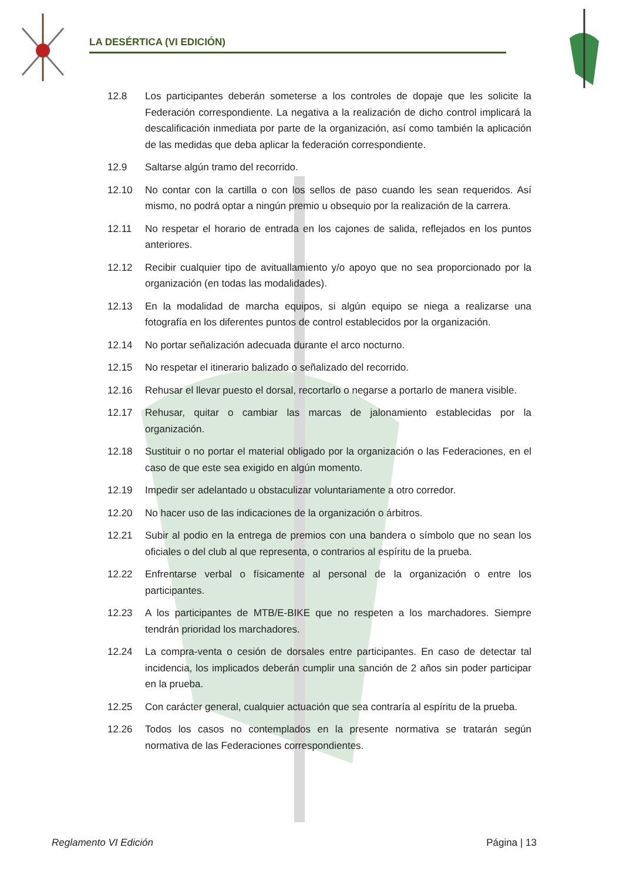LA DESÉRTICA (VI EDICIÓN)
12.8 Los participantes deberán someterse a los controles de dopaje que les solicite la Federación correspondiente. La negativa a la realización de dicho control implicará la descalificación inmediata por parte de la organización, así como también la aplicación de las medidas que deba aplicar la federación correspondiente.
12.9 Saltarse algún tramo del recorrido.
12.10 No contar con la cartilla o con los sellos de paso cuando les sean requeridos. Así mismo, no podrá optar a ningún premio u obsequio por la realización de la carrera.
12.11 No respetar el horario de entrada en los cajones de salida, reflejados en los puntos anteriores.
12.12 Recibir cualquier tipo de avituallamiento y/o apoyo que no sea proporcionado por la organización (en todas las modalidades).
12.13 En la modalidad de marcha equipos, si algún equipo se niega a realizarse una fotografía en los diferentes puntos de control establecidos por la organización.
12.14 No portar señalización adecuada durante el arco nocturno.
12.15 No respetar el itinerario balizado o señalizado del recorrido.
12.16 Rehusar el llevar puesto el dorsal, recortarlo o negarse a portarlo de manera visible.
12.17 Rehusar, quitar o cambiar las marcas de jalonamiento establecidas por la organización.
12.18 Sustituir o no portar el material obligado por la organización o las Federaciones, en el caso de que este sea exigido en algún momento.
12.19 Impedir ser adelantado u obstaculizar voluntariamente a otro corredor.
12.20 No hacer uso de las indicaciones de la organización o árbitros.
12.21 Subir al podio en la entrega de premios con una bandera o símbolo que no sean los oficiales o del club al que representa, o contrarios al espíritu de la prueba.
12.22 Enfrentarse verbal o físicamente al personal de la organización o entre los participantes.
12.23 A los participantes de MTB/E-BIKE que no respeten a los marchadores. Siempre tendrán prioridad los marchadores.
12.24 La compra-venta o cesión de dorsales entre participantes. En caso de detectar tal incidencia, los implicados deberán cumplir una sanción de 2 años sin poder participar en la prueba.
12.25 Con carácter general, cualquier actuación que sea contraría al espíritu de la prueba.
12.26 Todos los casos no contemplados en la presente normativa se tratarán según normativa de las Federaciones correspondientes.
Reglamento VI Edición Página | 13